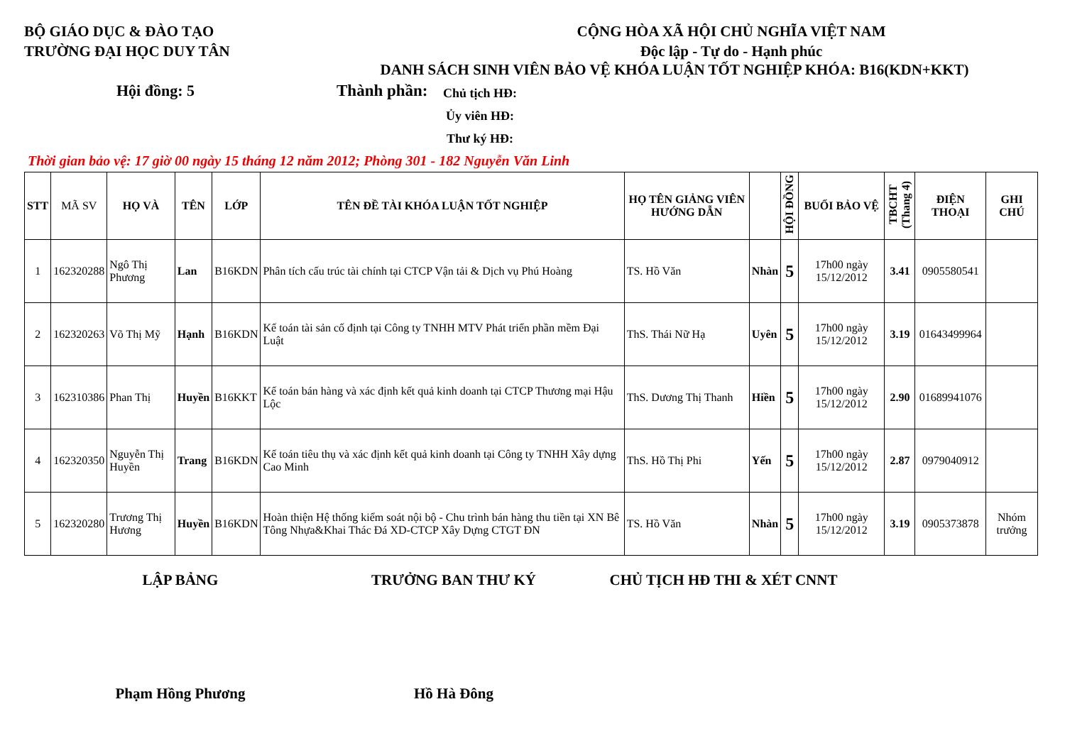BỘ GIÁO DỤC & ĐÀO TẠO
TRƯỜNG ĐẠI HỌC DUY TÂN
CỘNG HÒA XÃ HỘI CHỦ NGHĨA VIỆT NAM
Độc lập - Tự do - Hạnh phúc
DANH SÁCH SINH VIÊN BẢO VỆ KHÓA LUẬN TỐT NGHIỆP KHÓA: B16(KDN+KKT)
Hội đồng: 5 Thành phần:
Chủ tịch HĐ:
Ủy viên HĐ:
Thư ký HĐ:
Thời gian bảo vệ: 17 giờ 00 ngày 15 tháng 12 năm 2012; Phòng 301 - 182 Nguyễn Văn Linh
| STT | MÃ SV | HỌ VÀ | TÊN | LỚP | TÊN ĐỀ TÀI KHÓA LUẬN TỐT NGHIỆP | HỌ TÊN GIẢNG VIÊN HƯỚNG DẪN | | HỘI ĐỒNG | BUỔI BẢO VỆ | TBCHT (Thang 4) | ĐIỆN THOẠI | GHI CHÚ |
| --- | --- | --- | --- | --- | --- | --- | --- | --- | --- | --- | --- | --- |
| 1 | 162320288 | Ngô Thị Phương | Lan | B16KDN | Phân tích cấu trúc tài chính tại CTCP Vận tải & Dịch vụ Phú Hoàng | TS. Hồ Văn | Nhàn | 5 | 17h00 ngày 15/12/2012 | 3.41 | 0905580541 | |
| 2 | 162320263 | Võ Thị Mỹ | Hạnh | B16KDN | Kế toán tài sản cố định tại Công ty TNHH MTV Phát triển phần mềm Đại Luật | ThS. Thái Nữ Hạ | Uyên | 5 | 17h00 ngày 15/12/2012 | 3.19 | 01643499964 | |
| 3 | 162310386 | Phan Thị | Huyền | B16KKT | Kế toán bán hàng và xác định kết quả kinh doanh tại CTCP Thương mại Hậu Lộc | ThS. Dương Thị Thanh | Hiền | 5 | 17h00 ngày 15/12/2012 | 2.90 | 01689941076 | |
| 4 | 162320350 | Nguyễn Thị Huyền | Trang | B16KDN | Kế toán tiêu thụ và xác định kết quả kinh doanh tại Công ty TNHH Xây dựng Cao Minh | ThS. Hồ Thị Phi | Yến | 5 | 17h00 ngày 15/12/2012 | 2.87 | 0979040912 | |
| 5 | 162320280 | Trương Thị Hương | Huyền | B16KDN | Hoàn thiện Hệ thống kiểm soát nội bộ - Chu trình bán hàng thu tiền tại XN Bê Tông Nhựa&Khai Thác Đá XD-CTCP Xây Dựng CTGT ĐN | TS. Hồ Văn | Nhàn | 5 | 17h00 ngày 15/12/2012 | 3.19 | 0905373878 | Nhóm trưởng |
LẬP BẢNG TRƯỞNG BAN THƯ KÝ CHỦ TỊCH HĐ THI & XÉT CNNT
Phạm Hồng Phương Hồ Hà Đông